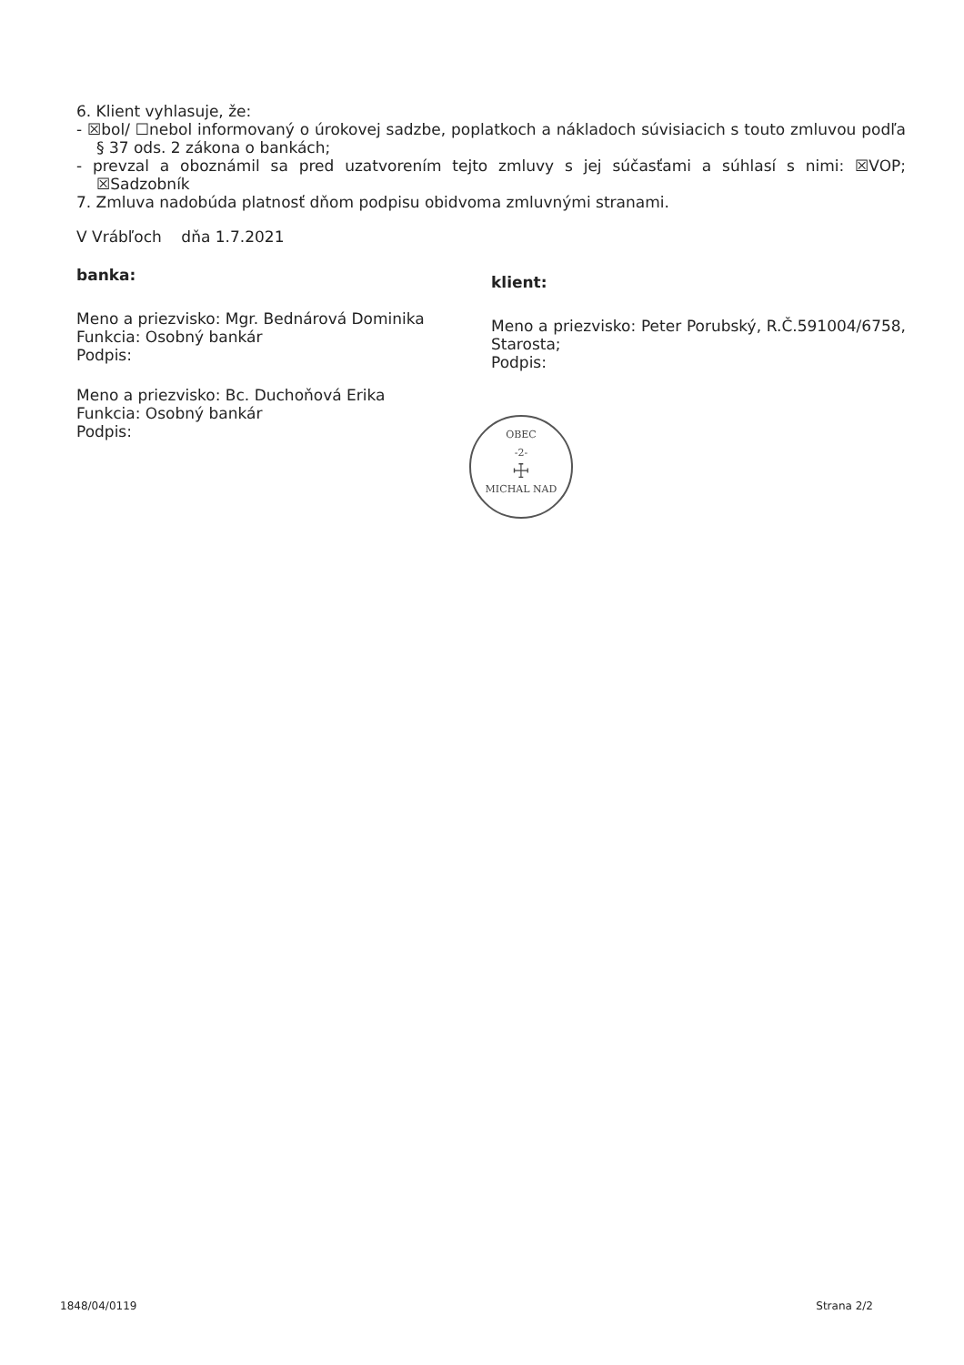6. Klient vyhlasuje, že:
- ☒bol/ ☐nebol informovaný o úrokovej sadzbe, poplatkoch a nákladoch súvisiacich s touto zmluvou podľa § 37 ods. 2 zákona o bankách;
- prevzal a oboznámil sa pred uzatvorením tejto zmluvy s jej súčasťami a súhlasí s nimi: ☒VOP; ☒Sadzobník
7. Zmluva nadobúda platnosť dňom podpisu obidvoma zmluvnými stranami.
V Vrábľoch dňa 1.7.2021
banka:
Meno a priezvisko: Mgr. Bednárová Dominika
Funkcia: Osobný bankár
Podpis:
Meno a priezvisko: Bc. Duchoňová Erika
Funkcia: Osobný bankár
Podpis:
klient:
Meno a priezvisko: Peter Porubský, R.Č.591004/6758, Starosta;
Podpis:
OBEC
-2-
☩
MICHAL NAD
1848/04/0119 Strana 2/2